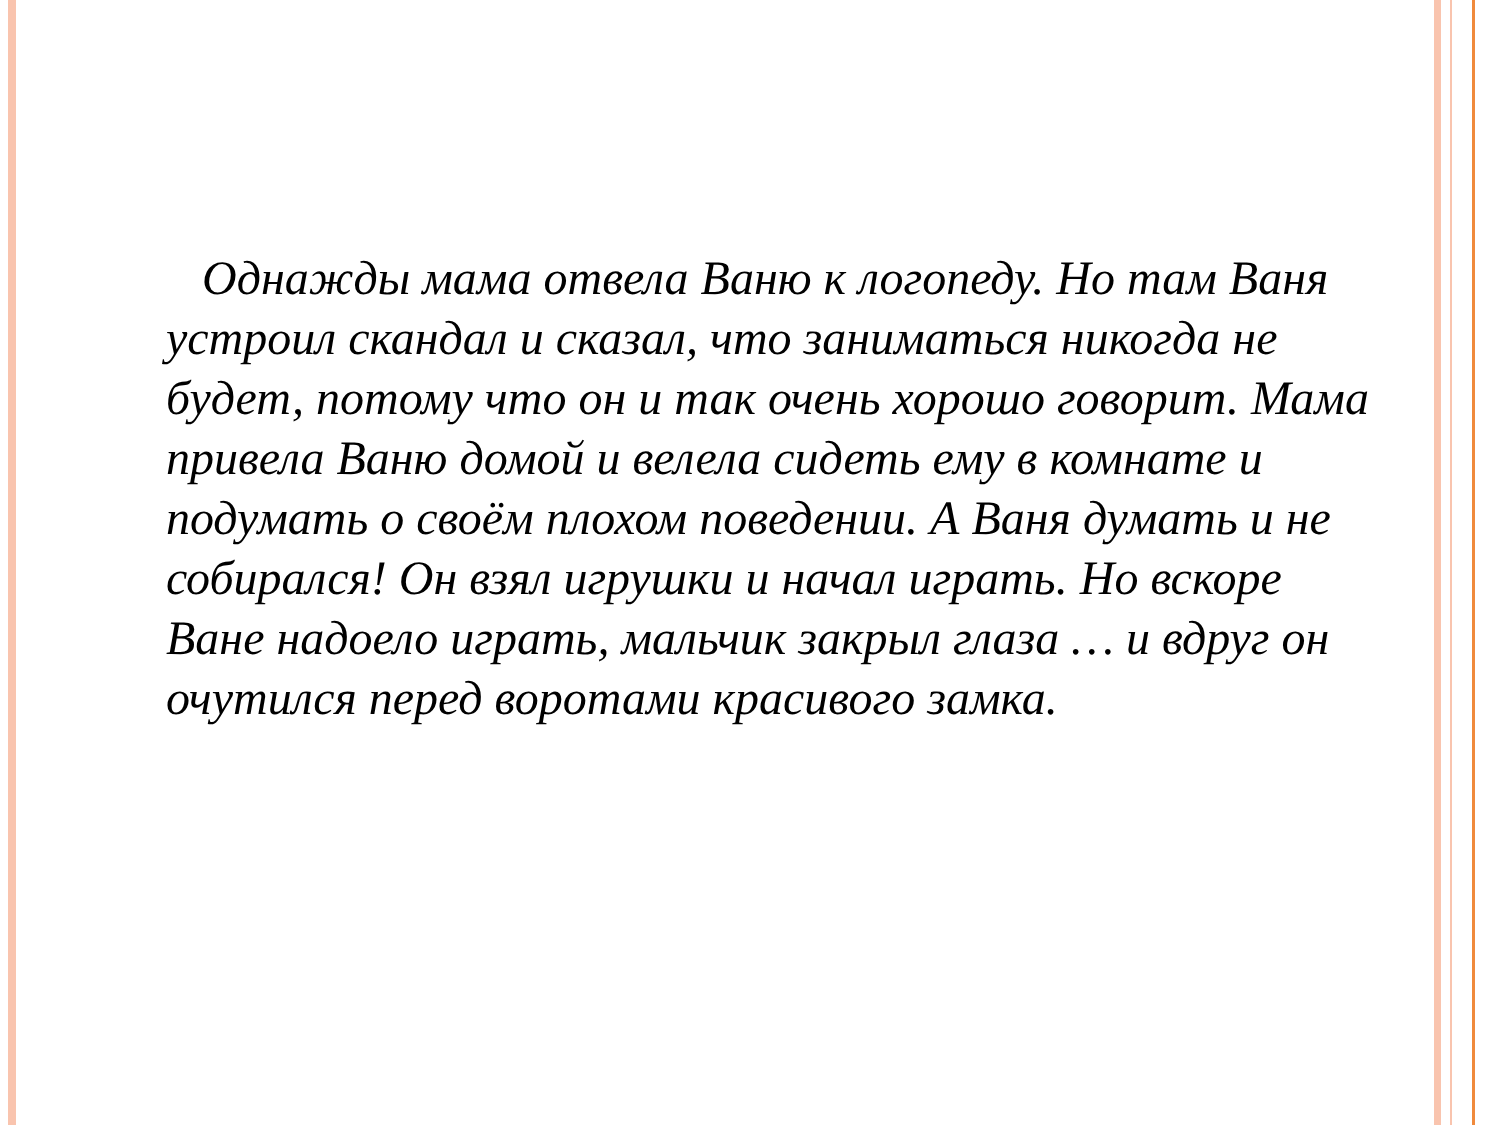Однажды мама отвела Ваню к логопеду. Но там Ваня устроил скандал и сказал, что заниматься никогда не будет, потому что он и так очень хорошо говорит. Мама привела Ваню домой и велела сидеть ему в комнате и подумать о своём плохом поведении. А Ваня думать и не собирался! Он взял игрушки и начал играть. Но вскоре Ване надоело играть, мальчик закрыл глаза … и вдруг он очутился перед воротами красивого замка.